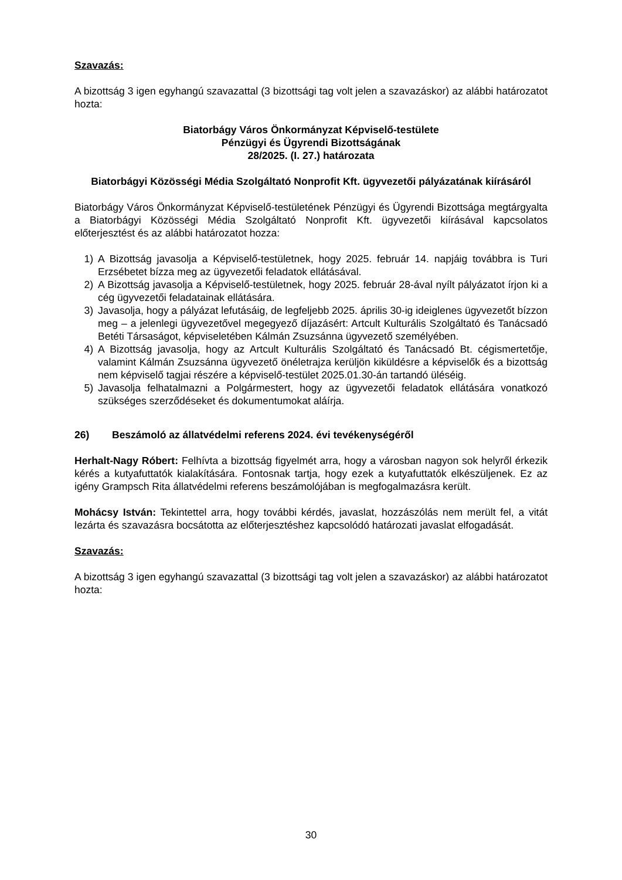Szavazás:
A bizottság 3 igen egyhangú szavazattal (3 bizottsági tag volt jelen a szavazáskor) az alábbi határozatot hozta:
Biatorbágy Város Önkormányzat Képviselő-testülete
Pénzügyi és Ügyrendi Bizottságának
28/2025. (I. 27.) határozata
Biatorbágyi Közösségi Média Szolgáltató Nonprofit Kft. ügyvezetői pályázatának kiírásáról
Biatorbágy Város Önkormányzat Képviselő-testületének Pénzügyi és Ügyrendi Bizottsága megtárgyalta a Biatorbágyi Közösségi Média Szolgáltató Nonprofit Kft. ügyvezetői kiírásával kapcsolatos előterjesztést és az alábbi határozatot hozza:
1) A Bizottság javasolja a Képviselő-testületnek, hogy 2025. február 14. napjáig továbbra is Turi Erzsébetet bízza meg az ügyvezetői feladatok ellátásával.
2) A Bizottság javasolja a Képviselő-testületnek, hogy 2025. február 28-ával nyílt pályázatot írjon ki a cég ügyvezetői feladatainak ellátására.
3) Javasolja, hogy a pályázat lefutásáig, de legfeljebb 2025. április 30-ig ideiglenes ügyvezetőt bízzon meg – a jelenlegi ügyvezetővel megegyező díjazásért: Artcult Kulturális Szolgáltató és Tanácsadó Betéti Társaságot, képviseletében Kálmán Zsuzsánna ügyvezető személyében.
4) A Bizottság javasolja, hogy az Artcult Kulturális Szolgáltató és Tanácsadó Bt. cégismertetője, valamint Kálmán Zsuzsánna ügyvezető önéletrajza kerüljön kiküldésre a képviselők és a bizottság nem képviselő tagjai részére a képviselő-testület 2025.01.30-án tartandó üléséig.
5) Javasolja felhatalmazni a Polgármestert, hogy az ügyvezetői feladatok ellátására vonatkozó szükséges szerződéseket és dokumentumokat aláírja.
26) Beszámoló az állatvédelmi referens 2024. évi tevékenységéről
Herhalt-Nagy Róbert: Felhívta a bizottság figyelmét arra, hogy a városban nagyon sok helyről érkezik kérés a kutyafuttatók kialakítására. Fontosnak tartja, hogy ezek a kutyafuttatók elkészüljenek. Ez az igény Grampsch Rita állatvédelmi referens beszámolójában is megfogalmazásra került.
Mohácsy István: Tekintettel arra, hogy további kérdés, javaslat, hozzászólás nem merült fel, a vitát lezárta és szavazásra bocsátotta az előterjesztéshez kapcsolódó határozati javaslat elfogadását.
Szavazás:
A bizottság 3 igen egyhangú szavazattal (3 bizottsági tag volt jelen a szavazáskor) az alábbi határozatot hozta:
30